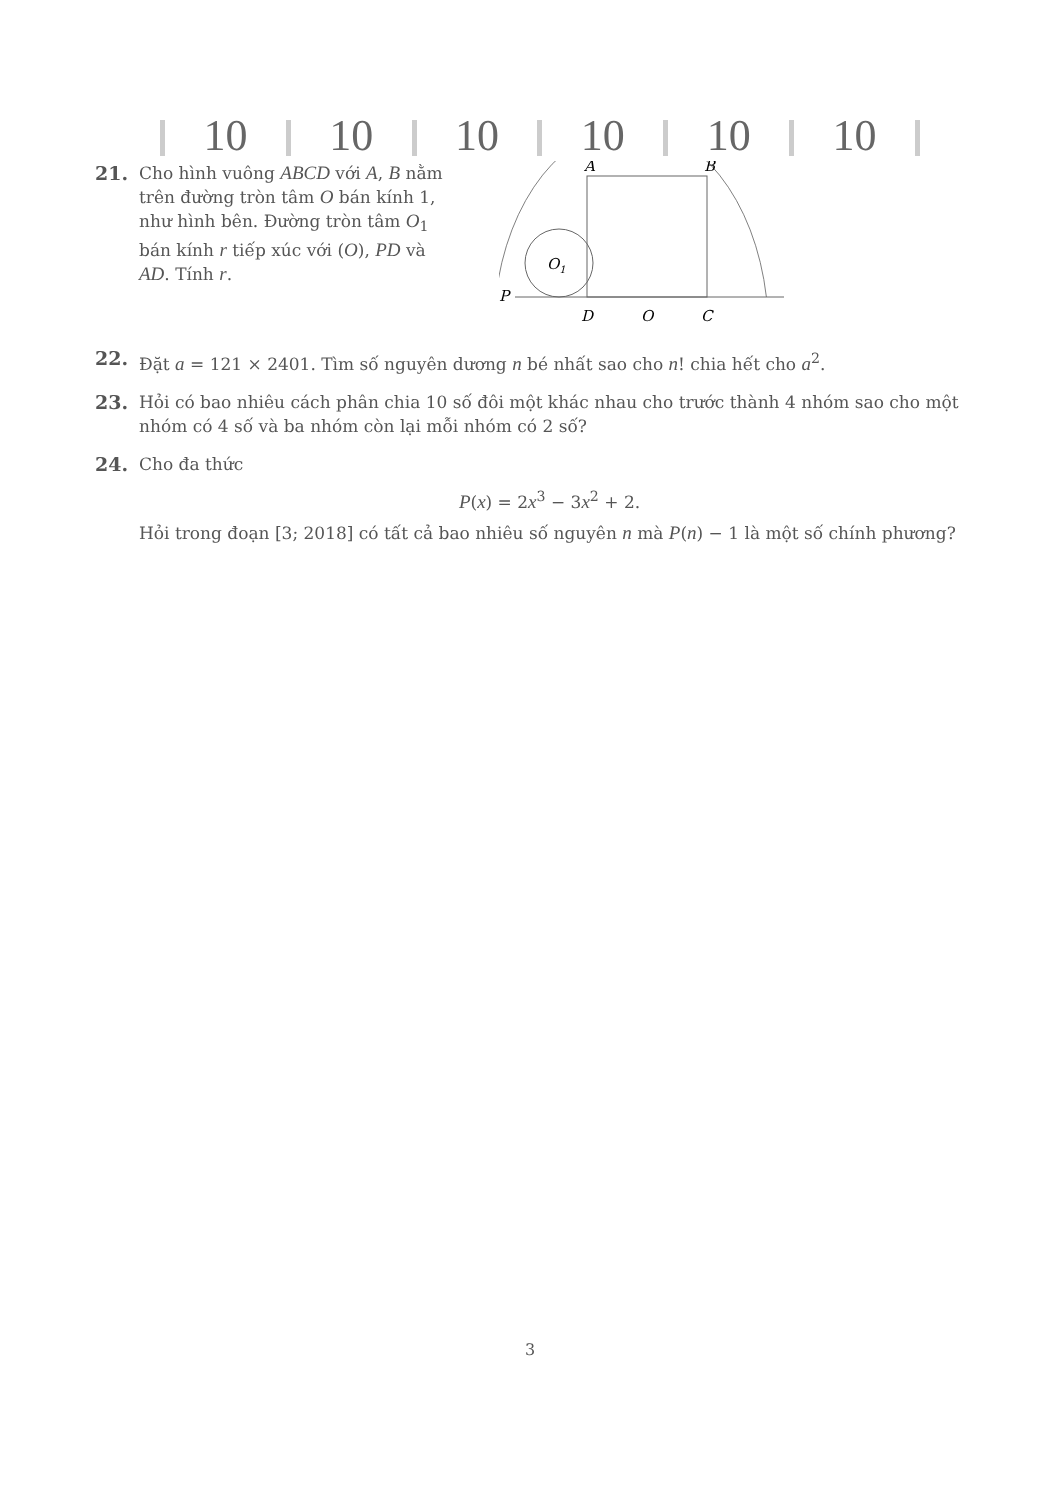10 10 10 10 10 10
21. Cho hình vuông ABCD với A, B nằm trên đường tròn tâm O bán kính 1, như hình bên. Đường tròn tâm O<sub>1</sub> bán kính r tiếp xúc với (O), PD và AD. Tính r.
A
B
P
D
O
C
O1
22. Đặt a = 121 × 2401. Tìm số nguyên dương n bé nhất sao cho n! chia hết cho a<sup>2</sup>.
23. Hỏi có bao nhiêu cách phân chia 10 số đôi một khác nhau cho trước thành 4 nhóm sao cho một nhóm có 4 số và ba nhóm còn lại mỗi nhóm có 2 số?
24. Cho đa thức
P(x) = 2x<sup>3</sup> − 3x<sup>2</sup> + 2.
Hỏi trong đoạn [3; 2018] có tất cả bao nhiêu số nguyên n mà P(n) − 1 là một số chính phương?
3